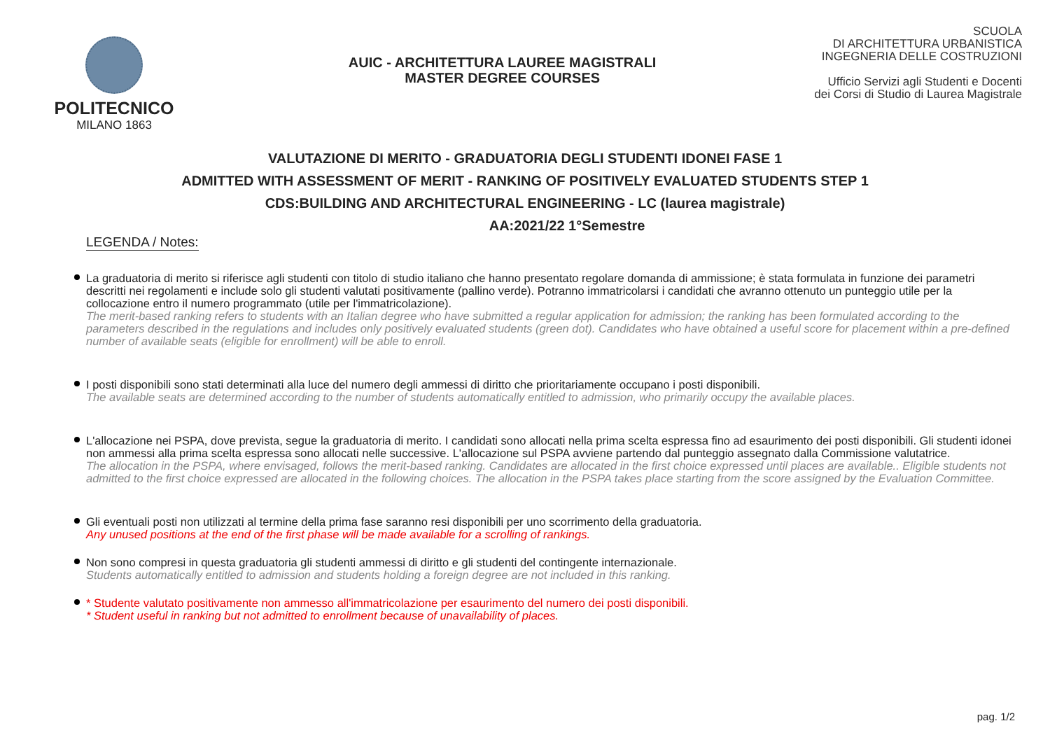POLITECNICO
MILANO 1863
AUIC - ARCHITETTURA LAUREE MAGISTRALI
MASTER DEGREE COURSES
SCUOLA
DI ARCHITETTURA URBANISTICA
INGEGNERIA DELLE COSTRUZIONI
Ufficio Servizi agli Studenti e Docenti
dei Corsi di Studio di Laurea Magistrale
VALUTAZIONE DI MERITO - GRADUATORIA DEGLI STUDENTI IDONEI FASE 1
ADMITTED WITH ASSESSMENT OF MERIT - RANKING OF POSITIVELY EVALUATED STUDENTS STEP 1
CDS:BUILDING AND ARCHITECTURAL ENGINEERING - LC (laurea magistrale)
AA:2021/22 1°Semestre
LEGENDA / Notes:
La graduatoria di merito si riferisce agli studenti con titolo di studio italiano che hanno presentato regolare domanda di ammissione; è stata formulata in funzione dei parametri descritti nei regolamenti e include solo gli studenti valutati positivamente (pallino verde). Potranno immatricolarsi i candidati che avranno ottenuto un punteggio utile per la collocazione entro il numero programmato (utile per l'immatricolazione).
The merit-based ranking refers to students with an Italian degree who have submitted a regular application for admission; the ranking has been formulated according to the parameters described in the regulations and includes only positively evaluated students (green dot). Candidates who have obtained a useful score for placement within a pre-defined number of available seats (eligible for enrollment) will be able to enroll.
I posti disponibili sono stati determinati alla luce del numero degli ammessi di diritto che prioritariamente occupano i posti disponibili.
The available seats are determined according to the number of students automatically entitled to admission, who primarily occupy the available places.
L'allocazione nei PSPA, dove prevista, segue la graduatoria di merito. I candidati sono allocati nella prima scelta espressa fino ad esaurimento dei posti disponibili. Gli studenti idonei non ammessi alla prima scelta espressa sono allocati nelle successive. L'allocazione sul PSPA avviene partendo dal punteggio assegnato dalla Commissione valutatrice.
The allocation in the PSPA, where envisaged, follows the merit-based ranking. Candidates are allocated in the first choice expressed until places are available.. Eligible students not admitted to the first choice expressed are allocated in the following choices. The allocation in the PSPA takes place starting from the score assigned by the Evaluation Committee.
Gli eventuali posti non utilizzati al termine della prima fase saranno resi disponibili per uno scorrimento della graduatoria.
Any unused positions at the end of the first phase will be made available for a scrolling of rankings.
Non sono compresi in questa graduatoria gli studenti ammessi di diritto e gli studenti del contingente internazionale.
Students automatically entitled to admission and students holding a foreign degree are not included in this ranking.
* Studente valutato positivamente non ammesso all'immatricolazione per esaurimento del numero dei posti disponibili.
* Student useful in ranking but not admitted to enrollment because of unavailability of places.
pag. 1/2